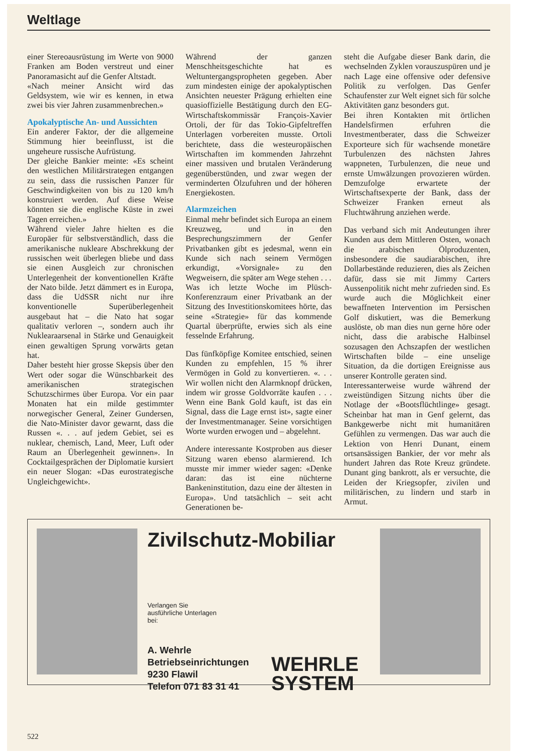Weltlage
einer Stereoausrüstung im Werte von 9000 Franken am Boden verstreut und einer Panoramasicht auf die Genfer Altstadt.
«Nach meiner Ansicht wird das Geldsystem, wie wir es kennen, in etwa zwei bis vier Jahren zusammenbrechen.»
Apokalyptische An- und Aussichten
Ein anderer Faktor, der die allgemeine Stimmung hier beeinflusst, ist die ungeheure russische Aufrüstung.
Der gleiche Bankier meinte: «Es scheint den westlichen Militärstrategen entgangen zu sein, dass die russischen Panzer für Geschwindigkeiten von bis zu 120 km/h konstruiert werden. Auf diese Weise könnten sie die englische Küste in zwei Tagen erreichen.»
Während vieler Jahre hielten es die Europäer für selbstverständlich, dass die amerikanische nukleare Abschrekkung der russischen weit überlegen bliebe und dass sie einen Ausgleich zur chronischen Unterlegenheit der konventionellen Kräfte der Nato bilde. Jetzt dämmert es in Europa, dass die UdSSR nicht nur ihre konventionelle Superüberlegenheit ausgebaut hat – die Nato hat sogar qualitativ verloren –, sondern auch ihr Nuklearaarsenal in Stärke und Genauigkeit einen gewaltigen Sprung vorwärts getan hat.
Daher besteht hier grosse Skepsis über den Wert oder sogar die Wünschbarkeit des amerikanischen strategischen Schutzschirmes über Europa. Vor ein paar Monaten hat ein milde gestimmter norwegischer General, Zeiner Gundersen, die Nato-Minister davor gewarnt, dass die Russen «. . . auf jedem Gebiet, sei es nuklear, chemisch, Land, Meer, Luft oder Raum an Überlegenheit gewinnen». In Cocktailgesprächen der Diplomatie kursiert ein neuer Slogan: «Das eurostrategische Ungleichgewicht».
Während der ganzen Menschheitsgeschichte hat es Weltuntergangspropheten gegeben. Aber zum mindesten einige der apokalyptischen Ansichten neuester Prägung erhielten eine quasioffizielle Bestätigung durch den EG-Wirtschaftskommissär François-Xavier Ortoli, der für das Tokio-Gipfeltreffen Unterlagen vorbereiten musste. Ortoli berichtete, dass die westeuropäischen Wirtschaften im kommenden Jahrzehnt einer massiven und brutalen Veränderung gegenüberstünden, und zwar wegen der verminderten Ölzufuhren und der höheren Energiekosten.
Alarmzeichen
Einmal mehr befindet sich Europa an einem Kreuzweg, und in den Besprechungszimmern der Genfer Privatbanken gibt es jedesmal, wenn ein Kunde sich nach seinem Vermögen erkundigt, «Vorsignale» zu den Wegweisern, die später am Wege stehen . . .
Was ich letzte Woche im Plüsch-Konferenzraum einer Privatbank an der Sitzung des Investitionskomitees hörte, das seine «Strategie» für das kommende Quartal überprüfte, erwies sich als eine fesselnde Erfahrung.
Das fünfköpfige Komitee entschied, seinen Kunden zu empfehlen, 15 % ihrer Vermögen in Gold zu konvertieren. «. . . Wir wollen nicht den Alarmknopf drücken, indem wir grosse Goldvorräte kaufen . . . Wenn eine Bank Gold kauft, ist das ein Signal, dass die Lage ernst ist», sagte einer der Investmentmanager. Seine vorsichtigen Worte wurden erwogen und – abgelehnt.
Andere interessante Kostproben aus dieser Sitzung waren ebenso alarmierend. Ich musste mir immer wieder sagen: «Denke daran: das ist eine nüchterne Bankeninstitution, dazu eine der ältesten in Europa». Und tatsächlich – seit acht Generationen be-
steht die Aufgabe dieser Bank darin, die wechselnden Zyklen vorauszuspüren und je nach Lage eine offensive oder defensive Politik zu verfolgen. Das Genfer Schaufenster zur Welt eignet sich für solche Aktivitäten ganz besonders gut.
Bei ihren Kontakten mit örtlichen Handelsfirmen erfuhren die Investmentberater, dass die Schweizer Exporteure sich für wachsende monetäre Turbulenzen des nächsten Jahres wappneten, Turbulenzen, die neue und ernste Umwälzungen provozieren würden. Demzufolge erwartete der Wirtschaftsexperte der Bank, dass der Schweizer Franken erneut als Fluchtwährung anziehen werde.
Das verband sich mit Andeutungen ihrer Kunden aus dem Mittleren Osten, wonach die arabischen Ölproduzenten, insbesondere die saudiarabischen, ihre Dollarbestände reduzieren, dies als Zeichen dafür, dass sie mit Jimmy Carters Aussenpolitik nicht mehr zufrieden sind. Es wurde auch die Möglichkeit einer bewaffneten Intervention im Persischen Golf diskutiert, was die Bemerkung auslöste, ob man dies nun gerne höre oder nicht, dass die arabische Halbinsel sozusagen den Achszapfen der westlichen Wirtschaften bilde – eine unselige Situation, da die dortigen Ereignisse aus unserer Kontrolle geraten sind.
Interessanterweise wurde während der zweistündigen Sitzung nichts über die Notlage der «Bootsflüchtlinge» gesagt. Scheinbar hat man in Genf gelernt, das Bankgewerbe nicht mit humanitären Gefühlen zu vermengen. Das war auch die Lektion von Henri Dunant, einem ortsansässigen Bankier, der vor mehr als hundert Jahren das Rote Kreuz gründete. Dunant ging bankrott, als er versuchte, die Leiden der Kriegsopfer, zivilen und militärischen, zu lindern und starb in Armut.
Zivilschutz-Mobiliar
Verlangen Sie
ausführliche Unterlagen
bei:
A. Wehrle
Betriebseinrichtungen
9230 Flawil
Telefon 071 83 31 41
WEHRLE
SYSTEM
522